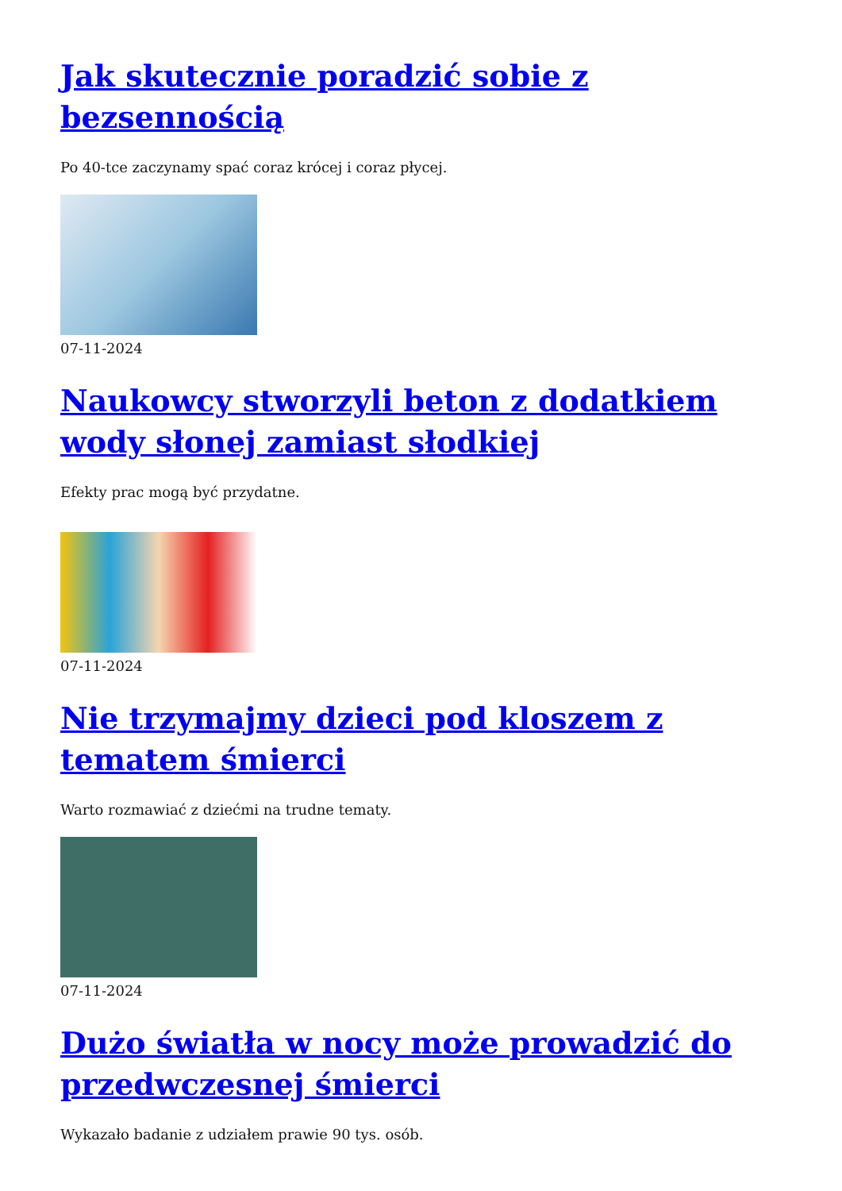Jak skutecznie poradzić sobie z bezsennością
Po 40-tce zaczynamy spać coraz krócej i coraz płycej.
07-11-2024
Naukowcy stworzyli beton z dodatkiem wody słonej zamiast słodkiej
Efekty prac mogą być przydatne.
07-11-2024
Nie trzymajmy dzieci pod kloszem z tematem śmierci
Warto rozmawiać z dziećmi na trudne tematy.
07-11-2024
Dużo światła w nocy może prowadzić do przedwczesnej śmierci
Wykazało badanie z udziałem prawie 90 tys. osób.